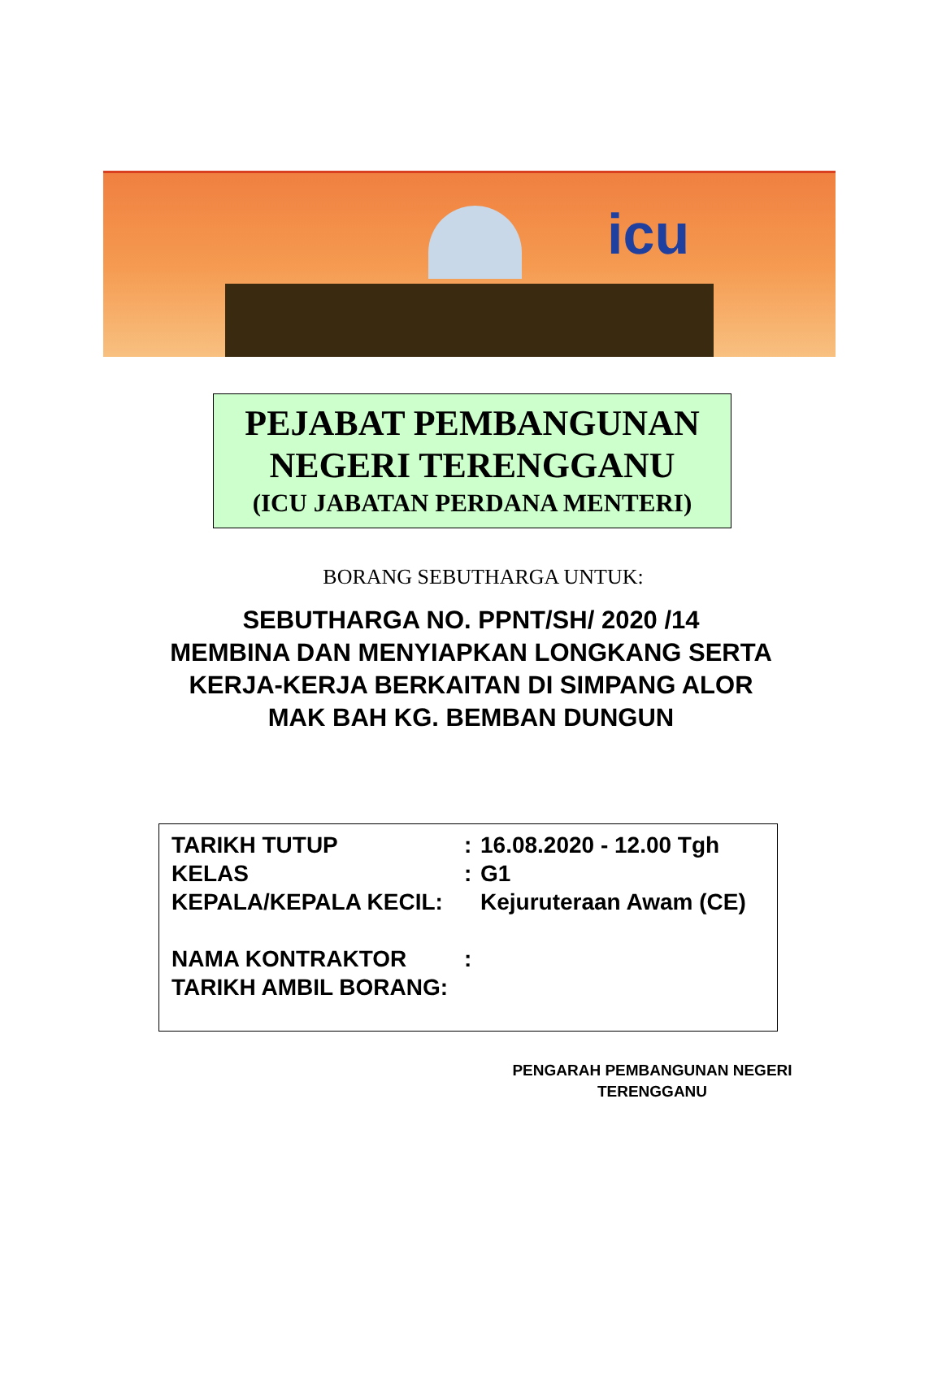icu
PEJABAT PEMBANGUNAN
NEGERI TERENGGANU
(ICU JABATAN PERDANA MENTERI)
BORANG SEBUTHARGA UNTUK:
SEBUTHARGA NO. PPNT/SH/ 2020 /14
MEMBINA DAN MENYIAPKAN LONGKANG SERTA KERJA-KERJA BERKAITAN DI SIMPANG ALOR MAK BAH KG. BEMBAN DUNGUN
TARIKH TUTUP: 16.08.2020 - 12.00 Tgh
KELAS: G1
KEPALA/KEPALA KECIL: Kejuruteraan Awam (CE)
NAMA KONTRAKTOR:
TARIKH AMBIL BORANG:
PENGARAH PEMBANGUNAN NEGERI
TERENGGANU